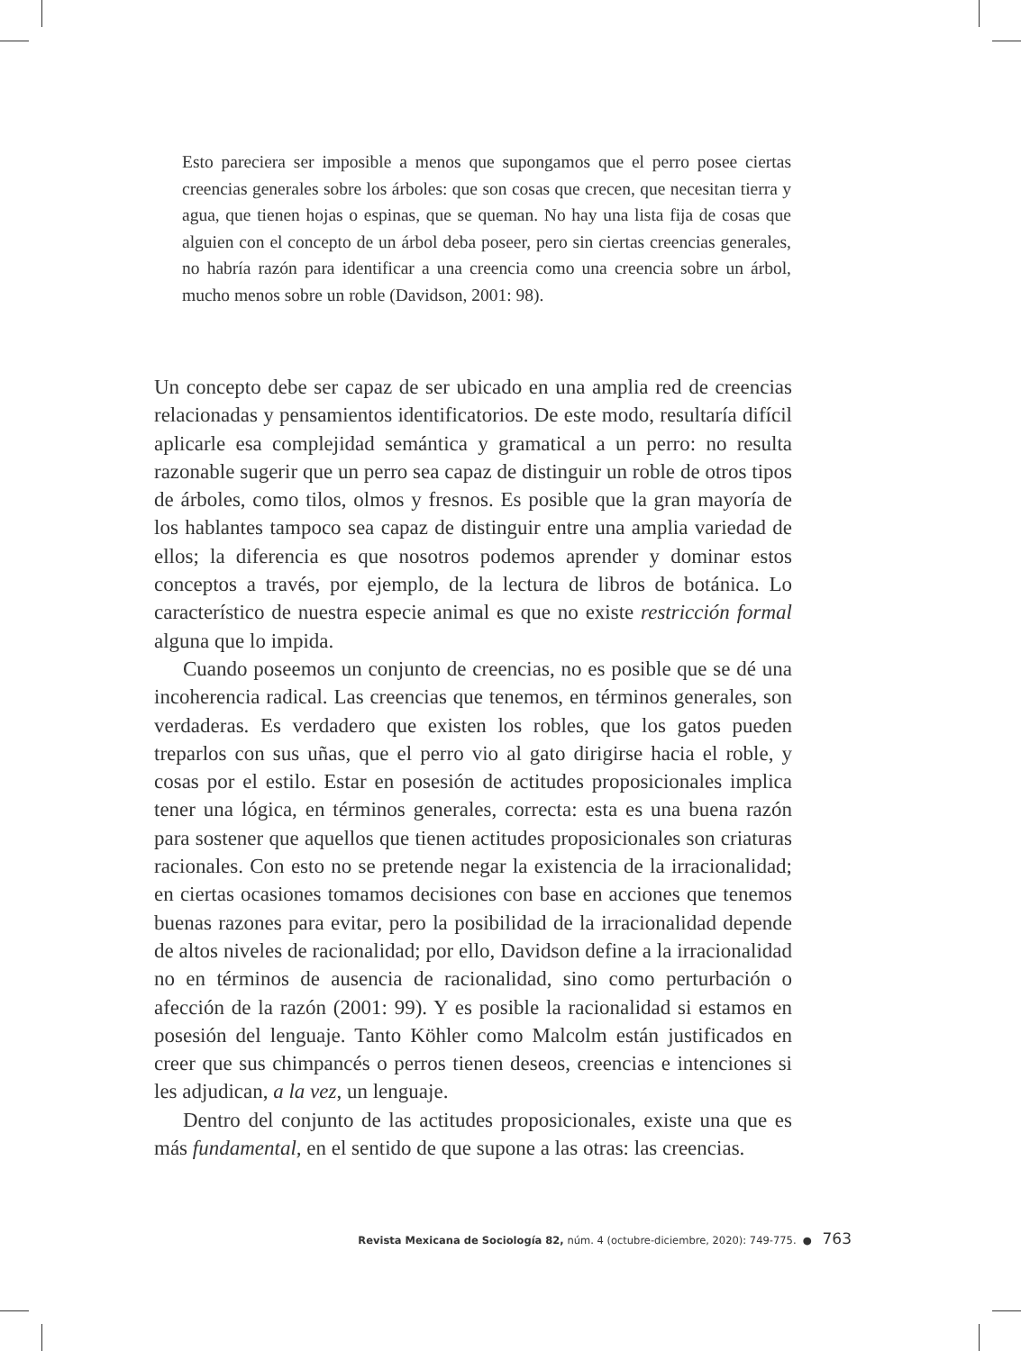Esto pareciera ser imposible a menos que supongamos que el perro posee ciertas creencias generales sobre los árboles: que son cosas que crecen, que necesitan tierra y agua, que tienen hojas o espinas, que se queman. No hay una lista fija de cosas que alguien con el concepto de un árbol deba poseer, pero sin ciertas creencias generales, no habría razón para identificar a una creencia como una creencia sobre un árbol, mucho menos sobre un roble (Davidson, 2001: 98).
Un concepto debe ser capaz de ser ubicado en una amplia red de creencias relacionadas y pensamientos identificatorios. De este modo, resultaría difícil aplicarle esa complejidad semántica y gramatical a un perro: no resulta razonable sugerir que un perro sea capaz de distinguir un roble de otros tipos de árboles, como tilos, olmos y fresnos. Es posible que la gran mayoría de los hablantes tampoco sea capaz de distinguir entre una amplia variedad de ellos; la diferencia es que nosotros podemos aprender y dominar estos conceptos a través, por ejemplo, de la lectura de libros de botánica. Lo característico de nuestra especie animal es que no existe restricción formal alguna que lo impida.
Cuando poseemos un conjunto de creencias, no es posible que se dé una incoherencia radical. Las creencias que tenemos, en términos generales, son verdaderas. Es verdadero que existen los robles, que los gatos pueden treparlos con sus uñas, que el perro vio al gato dirigirse hacia el roble, y cosas por el estilo. Estar en posesión de actitudes proposicionales implica tener una lógica, en términos generales, correcta: esta es una buena razón para sostener que aquellos que tienen actitudes proposicionales son criaturas racionales. Con esto no se pretende negar la existencia de la irracionalidad; en ciertas ocasiones tomamos decisiones con base en acciones que tenemos buenas razones para evitar, pero la posibilidad de la irracionalidad depende de altos niveles de racionalidad; por ello, Davidson define a la irracionalidad no en términos de ausencia de racionalidad, sino como perturbación o afección de la razón (2001: 99). Y es posible la racionalidad si estamos en posesión del lenguaje. Tanto Köhler como Malcolm están justificados en creer que sus chimpancés o perros tienen deseos, creencias e intenciones si les adjudican, a la vez, un lenguaje.
Dentro del conjunto de las actitudes proposicionales, existe una que es más fundamental, en el sentido de que supone a las otras: las creencias.
Revista Mexicana de Sociología 82, núm. 4 (octubre-diciembre, 2020): 749-775. ● 763